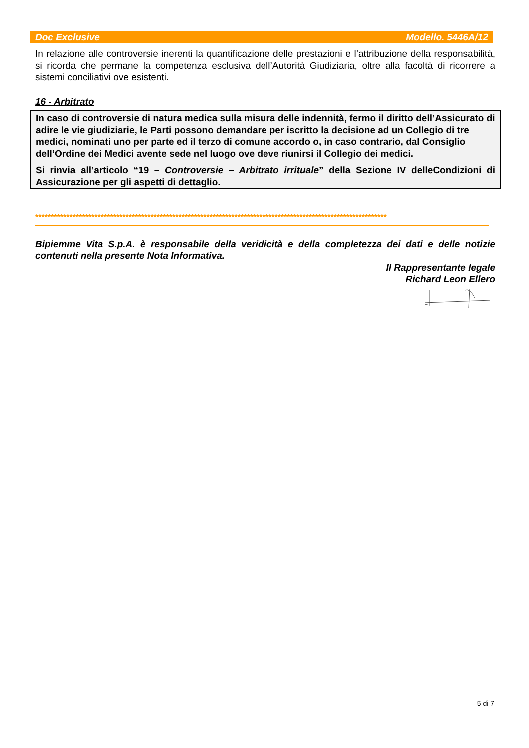Doc Exclusive Modello. 5446A/12
In relazione alle controversie inerenti la quantificazione delle prestazioni e l’attribuzione della responsabilità, si ricorda che permane la competenza esclusiva dell’Autorità Giudiziaria, oltre alla facoltà di ricorrere a sistemi conciliativi ove esistenti.
16 - Arbitrato
In caso di controversie di natura medica sulla misura delle indennità, fermo il diritto dell’Assicurato di adire le vie giudiziarie, le Parti possono demandare per iscritto la decisione ad un Collegio di tre medici, nominati uno per parte ed il terzo di comune accordo o, in caso contrario, dal Consiglio dell’Ordine dei Medici avente sede nel luogo ove deve riunirsi il Collegio dei medici.
Si rinvia all’articolo “19 – Controversie – Arbitrato irrituale” della Sezione IV delleCondizioni di Assicurazione per gli aspetti di dettaglio.
*****************************************************************************************************************
Bipiemme Vita S.p.A. è responsabile della veridicità e della completezza dei dati e delle notizie contenuti nella presente Nota Informativa.
Il Rappresentante legale
Richard Leon Ellero
5 di 7